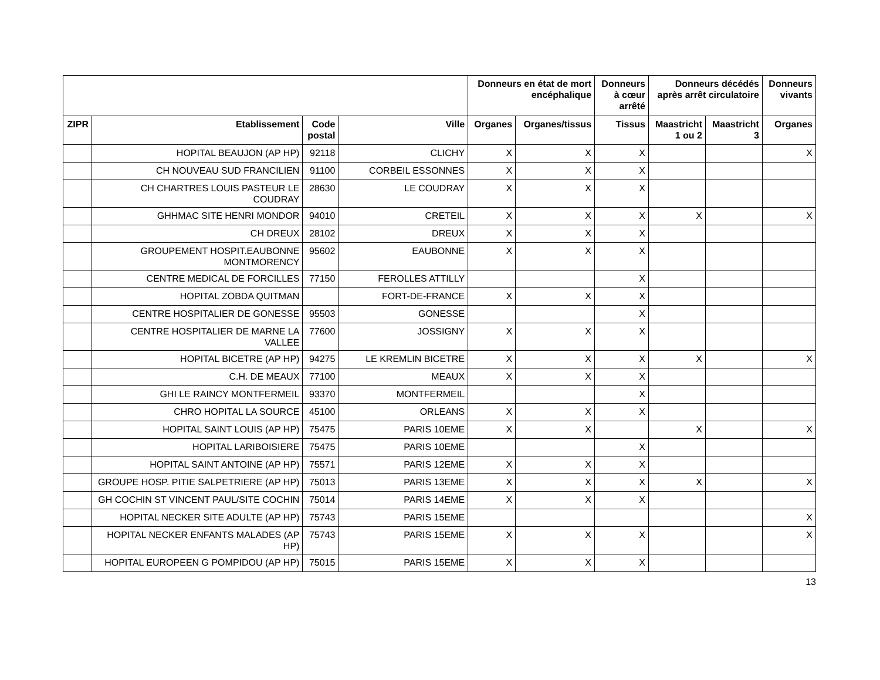| | | | | Donneurs en état de mort encéphalique | | Donneurs à cœur arrêté | Donneurs décédés après arrêt circulatoire | | Donneurs vivants |
| --- | --- | --- | --- | --- | --- | --- | --- | --- | --- |
| ZIPR | Etablissement | Code postal | Ville | Organes | Organes/tissus | Tissus | Maastricht 1 ou 2 | Maastricht 3 | Organes |
| | HOPITAL BEAUJON (AP HP) | 92118 | CLICHY | X | X | X | | | X |
| | CH NOUVEAU SUD FRANCILIEN | 91100 | CORBEIL ESSONNES | X | X | X | | | |
| | CH CHARTRES LOUIS PASTEUR LE COUDRAY | 28630 | LE COUDRAY | X | X | X | | | |
| | GHHMAC SITE HENRI MONDOR | 94010 | CRETEIL | X | X | X | X | | X |
| | CH DREUX | 28102 | DREUX | X | X | X | | | |
| | GROUPEMENT HOSPIT.EAUBONNE MONTMORENCY | 95602 | EAUBONNE | X | X | X | | | |
| | CENTRE MEDICAL DE FORCILLES | 77150 | FEROLLES ATTILLY | | | X | | | |
| | HOPITAL ZOBDA QUITMAN | | FORT-DE-FRANCE | X | X | X | | | |
| | CENTRE HOSPITALIER DE GONESSE | 95503 | GONESSE | | | X | | | |
| | CENTRE HOSPITALIER DE MARNE LA VALLEE | 77600 | JOSSIGNY | X | X | X | | | |
| | HOPITAL BICETRE (AP HP) | 94275 | LE KREMLIN BICETRE | X | X | X | X | | X |
| | C.H. DE MEAUX | 77100 | MEAUX | X | X | X | | | |
| | GHI LE RAINCY MONTFERMEIL | 93370 | MONTFERMEIL | | | X | | | |
| | CHRO HOPITAL LA SOURCE | 45100 | ORLEANS | X | X | X | | | |
| | HOPITAL SAINT LOUIS (AP HP) | 75475 | PARIS 10EME | X | X | | X | | X |
| | HOPITAL LARIBOISIERE | 75475 | PARIS 10EME | | | X | | | |
| | HOPITAL SAINT ANTOINE (AP HP) | 75571 | PARIS 12EME | X | X | X | | | |
| | GROUPE HOSP. PITIE SALPETRIERE (AP HP) | 75013 | PARIS 13EME | X | X | X | X | | X |
| | GH COCHIN ST VINCENT PAUL/SITE COCHIN | 75014 | PARIS 14EME | X | X | X | | | |
| | HOPITAL NECKER SITE ADULTE (AP HP) | 75743 | PARIS 15EME | | | | | | X |
| | HOPITAL NECKER ENFANTS MALADES (AP HP) | 75743 | PARIS 15EME | X | X | X | | | X |
| | HOPITAL EUROPEEN G POMPIDOU (AP HP) | 75015 | PARIS 15EME | X | X | X | | | |
13